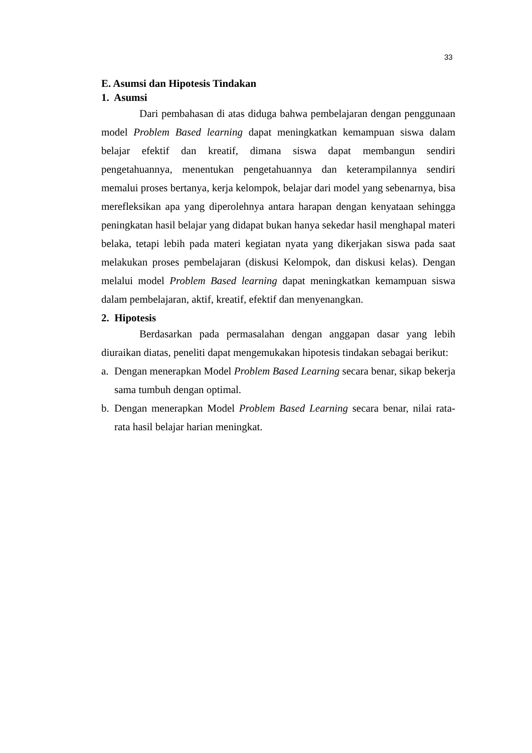33
E. Asumsi dan Hipotesis Tindakan
1. Asumsi
Dari pembahasan di atas diduga bahwa pembelajaran dengan penggunaan model Problem Based learning dapat meningkatkan kemampuan siswa dalam belajar efektif dan kreatif, dimana siswa dapat membangun sendiri pengetahuannya, menentukan pengetahuannya dan keterampilannya sendiri memalui proses bertanya, kerja kelompok, belajar dari model yang sebenarnya, bisa merefleksikan apa yang diperolehnya antara harapan dengan kenyataan sehingga peningkatan hasil belajar yang didapat bukan hanya sekedar hasil menghapal materi belaka, tetapi lebih pada materi kegiatan nyata yang dikerjakan siswa pada saat melakukan proses pembelajaran (diskusi Kelompok, dan diskusi kelas). Dengan melalui model Problem Based learning dapat meningkatkan kemampuan siswa dalam pembelajaran, aktif, kreatif, efektif dan menyenangkan.
2. Hipotesis
Berdasarkan pada permasalahan dengan anggapan dasar yang lebih diuraikan diatas, peneliti dapat mengemukakan hipotesis tindakan sebagai berikut:
a.
Dengan menerapkan Model Problem Based Learning secara benar, sikap bekerja sama tumbuh dengan optimal.
b.
Dengan menerapkan Model Problem Based Learning secara benar, nilai rata-rata hasil belajar harian meningkat.